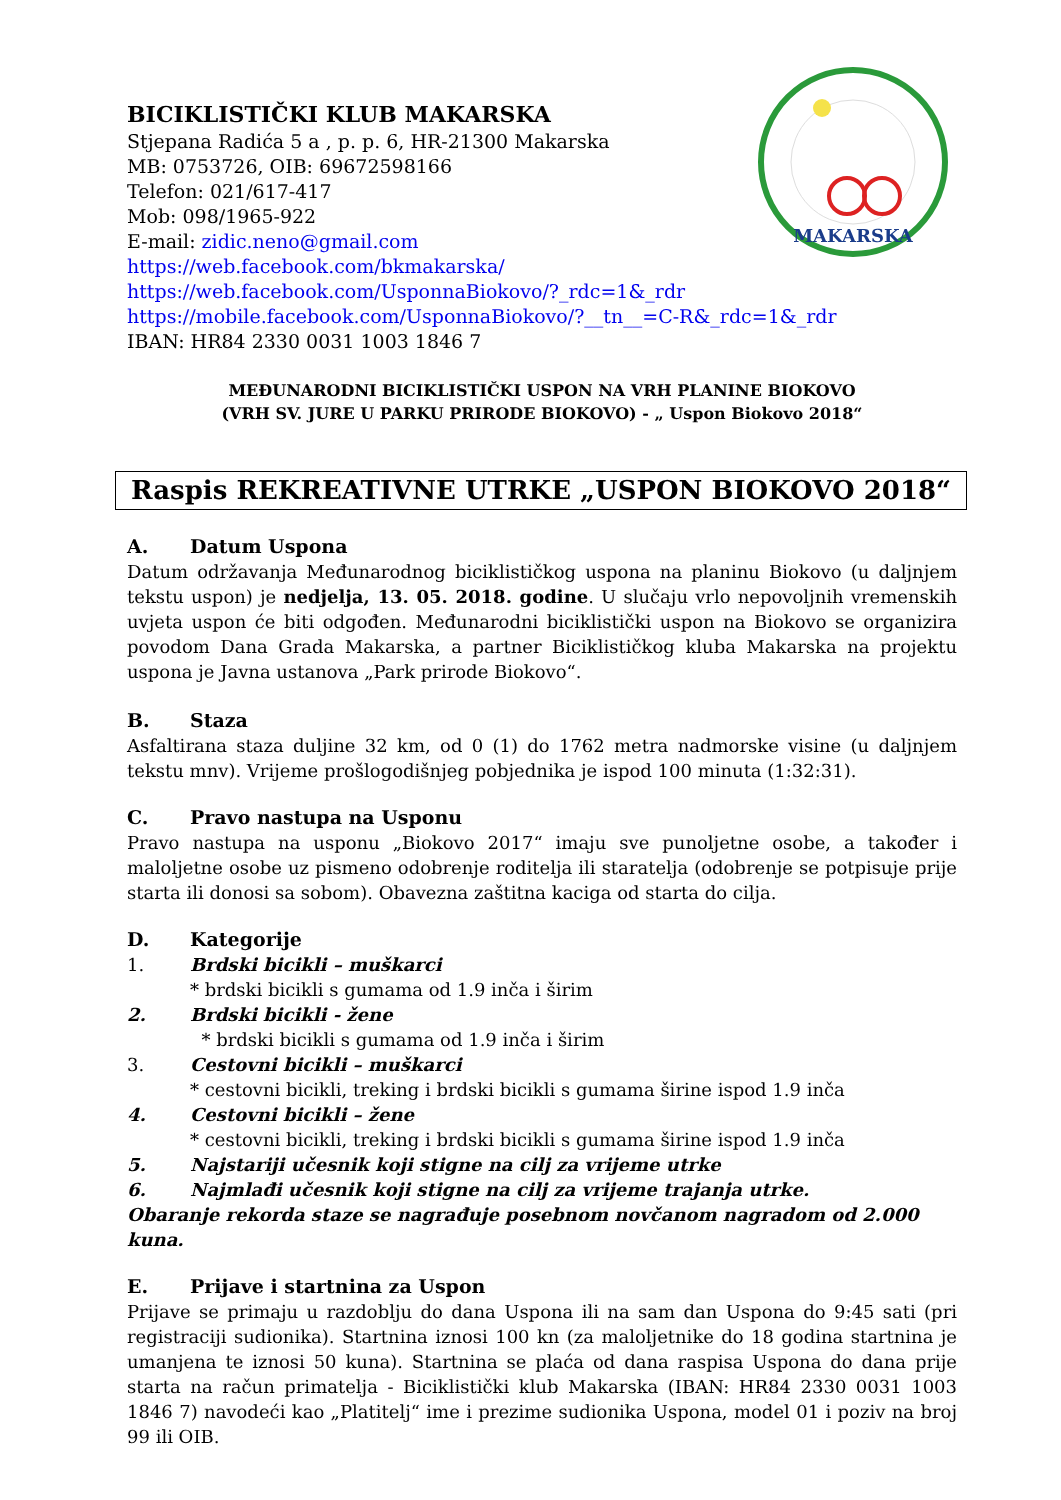MAKARSKA
BICIKLISTIČKI KLUB MAKARSKA
Stjepana Radića 5 a , p. p. 6, HR-21300 Makarska
MB: 0753726, OIB: 69672598166
Telefon: 021/617-417
Mob: 098/1965-922
E-mail: zidic.neno@gmail.com
https://web.facebook.com/bkmakarska/
https://web.facebook.com/UsponnaBiokovo/?_rdc=1&_rdr
https://mobile.facebook.com/UsponnaBiokovo/?__tn__=C-R&_rdc=1&_rdr
IBAN: HR84 2330 0031 1003 1846 7
MEĐUNARODNI BICIKLISTIČKI USPON NA VRH PLANINE BIOKOVO
(VRH SV. JURE U PARKU PRIRODE BIOKOVO) - „ Uspon Biokovo 2018“
Raspis REKREATIVNE UTRKE „USPON BIOKOVO 2018“
A. Datum Uspona
Datum održavanja Međunarodnog biciklističkog uspona na planinu Biokovo (u daljnjem tekstu uspon) je nedjelja, 13. 05. 2018. godine. U slučaju vrlo nepovoljnih vremenskih uvjeta uspon će biti odgođen. Međunarodni biciklistički uspon na Biokovo se organizira povodom Dana Grada Makarska, a partner Biciklističkog kluba Makarska na projektu uspona je Javna ustanova „Park prirode Biokovo“.
B. Staza
Asfaltirana staza duljine 32 km, od 0 (1) do 1762 metra nadmorske visine (u daljnjem tekstu mnv). Vrijeme prošlogodišnjeg pobjednika je ispod 100 minuta (1:32:31).
C. Pravo nastupa na Usponu
Pravo nastupa na usponu „Biokovo 2017“ imaju sve punoljetne osobe, a također i maloljetne osobe uz pismeno odobrenje roditelja ili staratelja (odobrenje se potpisuje prije starta ili donosi sa sobom). Obavezna zaštitna kaciga od starta do cilja.
D. Kategorije
1. Brdski bicikli – muškarci
* brdski bicikli s gumama od 1.9 inča i širim
2. Brdski bicikli - žene
* brdski bicikli s gumama od 1.9 inča i širim
3. Cestovni bicikli – muškarci
* cestovni bicikli, treking i brdski bicikli s gumama širine ispod 1.9 inča
4. Cestovni bicikli – žene
* cestovni bicikli, treking i brdski bicikli s gumama širine ispod 1.9 inča
5. Najstariji učesnik koji stigne na cilj za vrijeme utrke
6. Najmlađi učesnik koji stigne na cilj za vrijeme trajanja utrke.
Obaranje rekorda staze se nagrađuje posebnom novčanom nagradom od 2.000 kuna.
E. Prijave i startnina za Uspon
Prijave se primaju u razdoblju do dana Uspona ili na sam dan Uspona do 9:45 sati (pri registraciji sudionika). Startnina iznosi 100 kn (za maloljetnike do 18 godina startnina je umanjena te iznosi 50 kuna). Startnina se plaća od dana raspisa Uspona do dana prije starta na račun primatelja - Biciklistički klub Makarska (IBAN: HR84 2330 0031 1003 1846 7) navodeći kao „Platitelj“ ime i prezime sudionika Uspona, model 01 i poziv na broj 99 ili OIB.